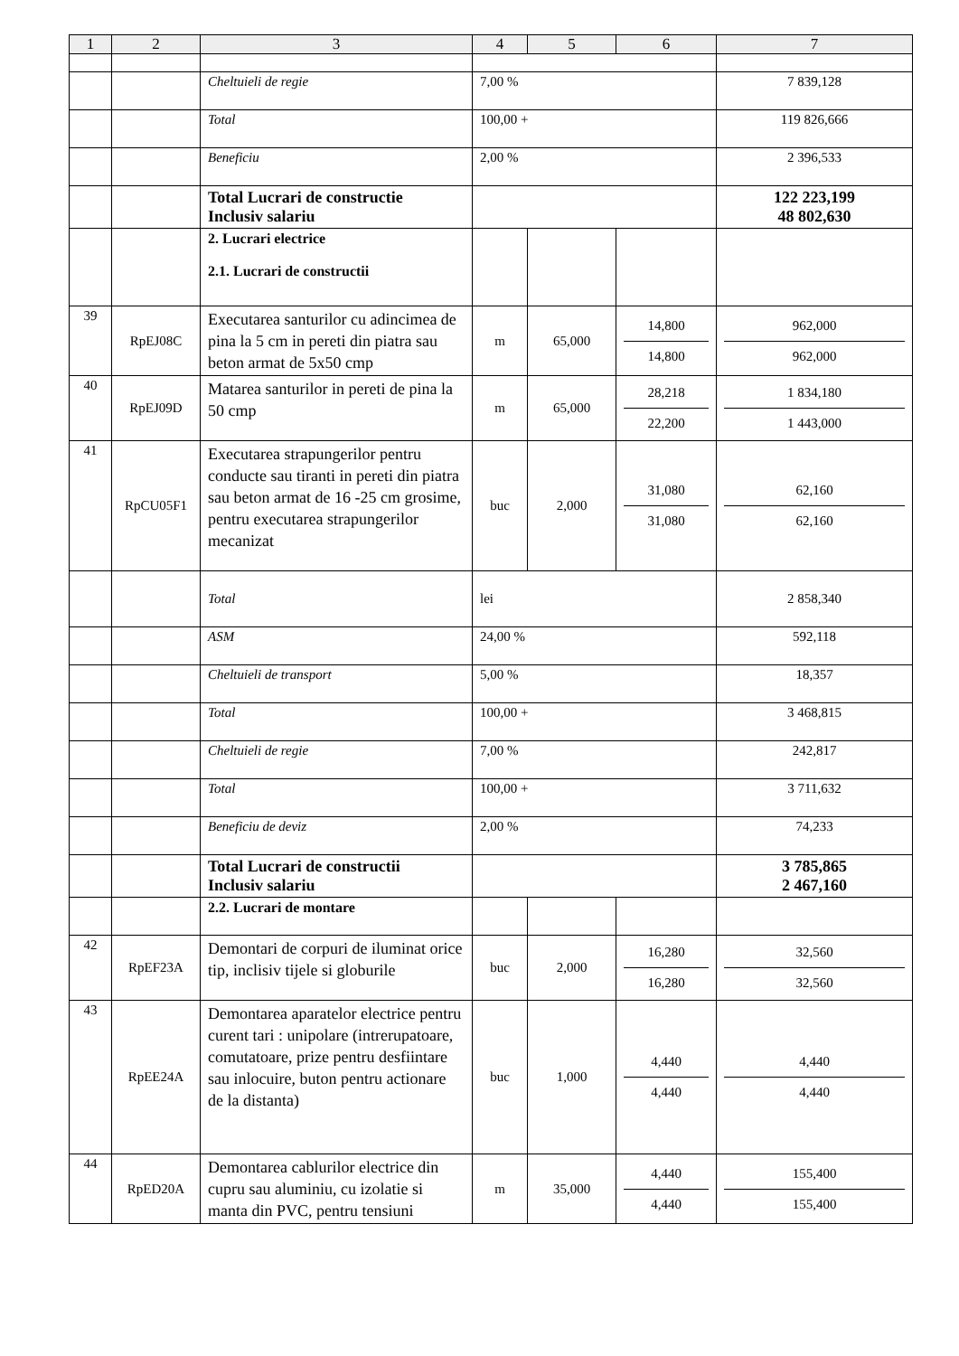| 1 | 2 | 3 | 4 | 5 | 6 | 7 |
| --- | --- | --- | --- | --- | --- | --- |
| | | Cheltuieli de regie | 7,00 % | | | 7 839,128 |
| | | Total | 100,00 + | | | 119 826,666 |
| | | Beneficiu | 2,00 % | | | 2 396,533 |
| | | Total Lucrari de constructie Inclusiv salariu | | | | 122 223,199 48 802,630 |
| | | 2. Lucrari electrice 2.1. Lucrari de constructii | | | | |
| 39 | RpEJ08C | Executarea santurilor cu adincimea de pina la 5 cm in pereti din piatra sau beton armat de 5x50 cmp | m | 65,000 | 14,800 14,800 | 962,000 962,000 |
| 40 | RpEJ09D | Matarea santurilor in pereti de pina la 50 cmp | m | 65,000 | 28,218 22,200 | 1 834,180 1 443,000 |
| 41 | RpCU05F1 | Executarea strapungerilor pentru conducte sau tiranti in pereti din piatra sau beton armat de 16 -25 cm grosime, pentru executarea strapungerilor mecanizat | buc | 2,000 | 31,080 31,080 | 62,160 62,160 |
| | | Total | lei | | | 2 858,340 |
| | | ASM | 24,00 % | | | 592,118 |
| | | Cheltuieli de transport | 5,00 % | | | 18,357 |
| | | Total | 100,00 + | | | 3 468,815 |
| | | Cheltuieli de regie | 7,00 % | | | 242,817 |
| | | Total | 100,00 + | | | 3 711,632 |
| | | Beneficiu de deviz | 2,00 % | | | 74,233 |
| | | Total Lucrari de constructii Inclusiv salariu | | | | 3 785,865 2 467,160 |
| | | 2.2. Lucrari de montare | | | | |
| 42 | RpEF23A | Demontari de corpuri de iluminat orice tip, inclisiv tijele si globurile | buc | 2,000 | 16,280 16,280 | 32,560 32,560 |
| 43 | RpEE24A | Demontarea aparatelor electrice pentru curent tari : unipolare (intrerupatoare, comutatoare, prize pentru desfiintare sau inlocuire, buton pentru actionare de la distanta) | buc | 1,000 | 4,440 4,440 | 4,440 4,440 |
| 44 | RpED20A | Demontarea cablurilor electrice din cupru sau aluminiu, cu izolatie si manta din PVC, pentru tensiuni | m | 35,000 | 4,440 4,440 | 155,400 155,400 |